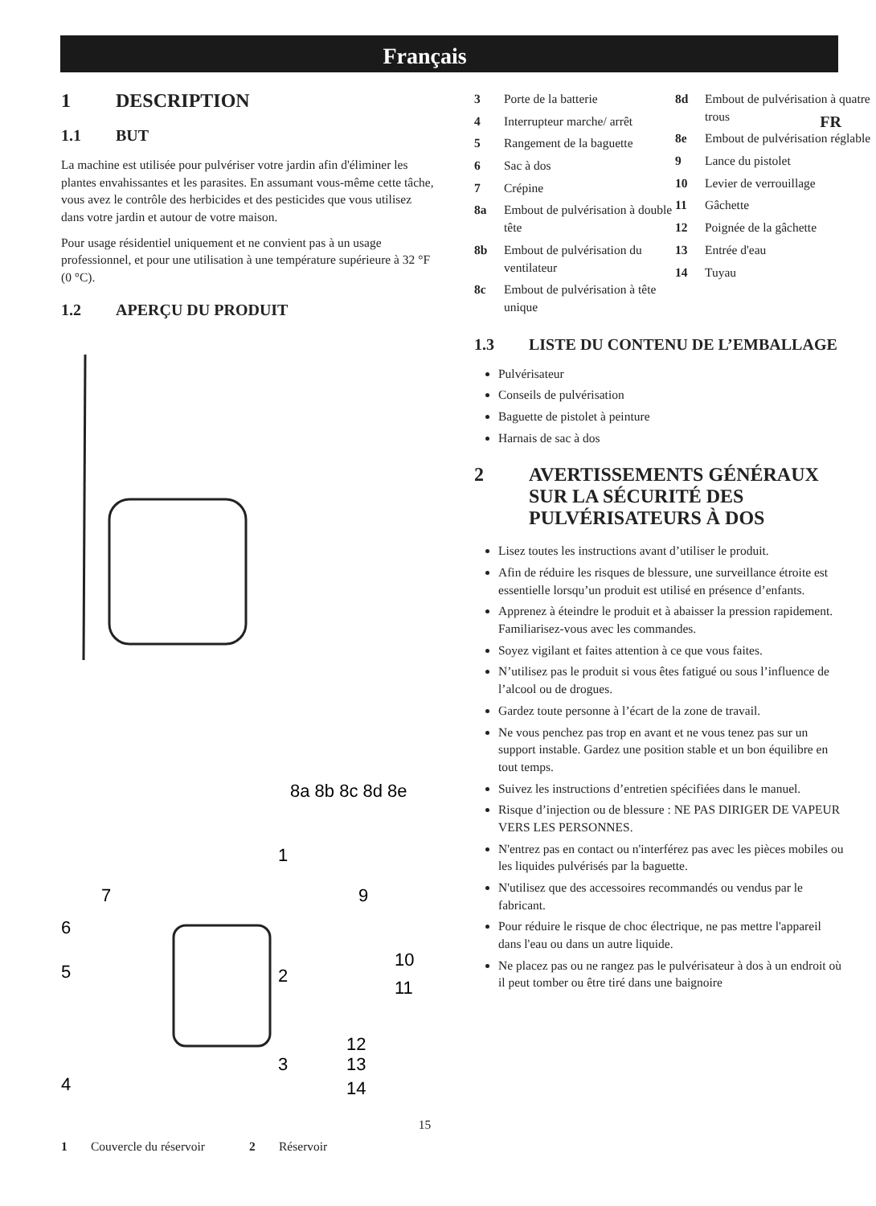Français
FR
1 DESCRIPTION
1.1 BUT
La machine est utilisée pour pulvériser votre jardin afin d'éliminer les plantes envahissantes et les parasites. En assumant vous-même cette tâche, vous avez le contrôle des herbicides et des pesticides que vous utilisez dans votre jardin et autour de votre maison.
Pour usage résidentiel uniquement et ne convient pas à un usage professionnel, et pour une utilisation à une température supérieure à 32 °F (0 °C).
1.2 APERÇU DU PRODUIT
8a 8b 8c 8d 8e
1
7
9
6
5
2
10
11
12
3
13
4
14
1 Couvercle du réservoir 2 Réservoir
3 Porte de la batterie
4 Interrupteur marche/ arrêt
5 Rangement de la baguette
6 Sac à dos
7 Crépine
8a Embout de pulvérisation à double tête
8b Embout de pulvérisation du ventilateur
8c Embout de pulvérisation à tête unique
8d Embout de pulvérisation à quatre trous
8e Embout de pulvérisation réglable
9 Lance du pistolet
10 Levier de verrouillage
11 Gâchette
12 Poignée de la gâchette
13 Entrée d'eau
14 Tuyau
1.3 LISTE DU CONTENU DE L’EMBALLAGE
Pulvérisateur
Conseils de pulvérisation
Baguette de pistolet à peinture
Harnais de sac à dos
2 AVERTISSEMENTS GÉNÉRAUX SUR LA SÉCURITÉ DES PULVÉRISATEURS À DOS
Lisez toutes les instructions avant d’utiliser le produit.
Afin de réduire les risques de blessure, une surveillance étroite est essentielle lorsqu’un produit est utilisé en présence d’enfants.
Apprenez à éteindre le produit et à abaisser la pression rapidement. Familiarisez-vous avec les commandes.
Soyez vigilant et faites attention à ce que vous faites.
N’utilisez pas le produit si vous êtes fatigué ou sous l’influence de l’alcool ou de drogues.
Gardez toute personne à l’écart de la zone de travail.
Ne vous penchez pas trop en avant et ne vous tenez pas sur un support instable. Gardez une position stable et un bon équilibre en tout temps.
Suivez les instructions d’entretien spécifiées dans le manuel.
Risque d’injection ou de blessure : NE PAS DIRIGER DE VAPEUR VERS LES PERSONNES.
N'entrez pas en contact ou n'interférez pas avec les pièces mobiles ou les liquides pulvérisés par la baguette.
N'utilisez que des accessoires recommandés ou vendus par le fabricant.
Pour réduire le risque de choc électrique, ne pas mettre l'appareil dans l'eau ou dans un autre liquide.
Ne placez pas ou ne rangez pas le pulvérisateur à dos à un endroit où il peut tomber ou être tiré dans une baignoire
15